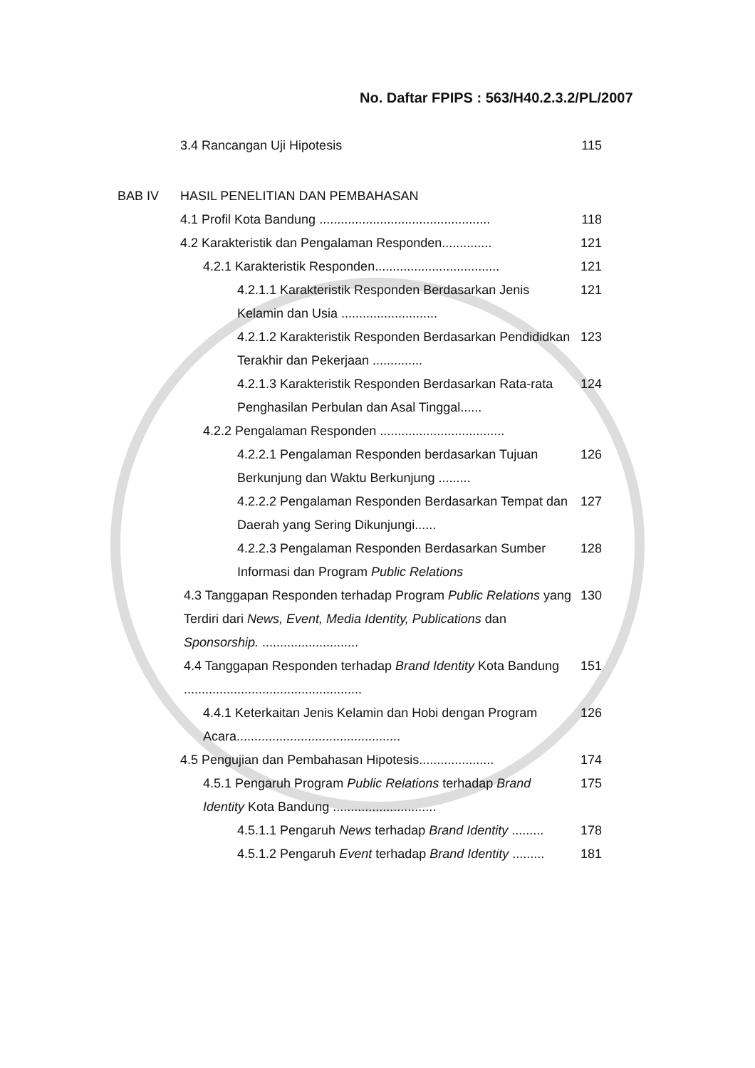No. Daftar FPIPS : 563/H40.2.3.2/PL/2007
3.4 Rancangan Uji Hipotesis 115
BAB IV HASIL PENELITIAN DAN PEMBAHASAN
4.1 Profil Kota Bandung ................................................
118
4.2 Karakteristik dan Pengalaman Responden..............
121
4.2.1 Karakteristik Responden...................................
121
4.2.1.1 Karakteristik Responden Berdasarkan Jenis Kelamin dan Usia ...........................
121
4.2.1.2 Karakteristik Responden Berdasarkan Pendididkan Terakhir dan Pekerjaan ..............
123
4.2.1.3 Karakteristik Responden Berdasarkan Rata-rata Penghasilan Perbulan dan Asal Tinggal......
124
4.2.2 Pengalaman Responden ...................................
4.2.2.1 Pengalaman Responden berdasarkan Tujuan Berkunjung dan Waktu Berkunjung .........
126
4.2.2.2 Pengalaman Responden Berdasarkan Tempat dan Daerah yang Sering Dikunjungi......
127
4.2.2.3 Pengalaman Responden Berdasarkan Sumber Informasi dan Program Public Relations
128
4.3 Tanggapan Responden terhadap Program Public Relations yang Terdiri dari News, Event, Media Identity, Publications dan Sponsorship. ...........................
130
4.4 Tanggapan Responden terhadap Brand Identity Kota Bandung ..................................................
151
4.4.1 Keterkaitan Jenis Kelamin dan Hobi dengan Program Acara..............................................
126
4.5 Pengujian dan Pembahasan Hipotesis.....................
174
4.5.1 Pengaruh Program Public Relations terhadap Brand Identity Kota Bandung .............................
175
4.5.1.1 Pengaruh News terhadap Brand Identity .........
178
4.5.1.2 Pengaruh Event terhadap Brand Identity .........
181